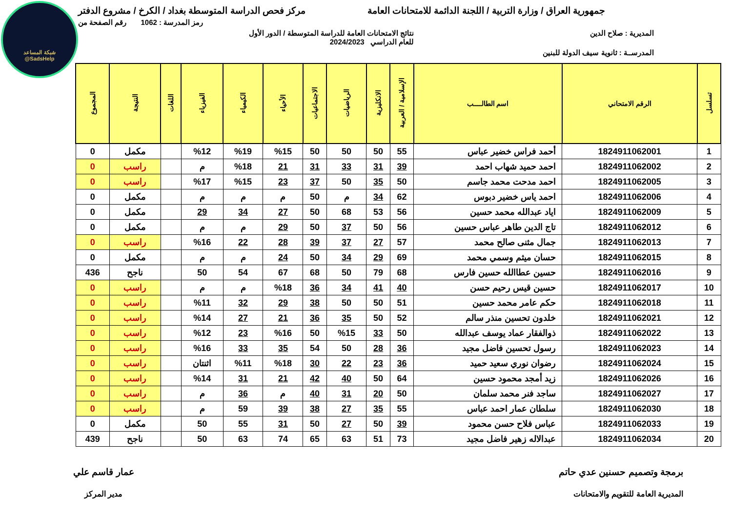شبكة المساعد
@SadsHelp
جمهورية العراق / وزارة التربية / اللجنة الدائمة للامتحانات العامة
مركز فحص الدراسة المتوسطة بغداد / الكرخ / مشروع الدفتر
رمز المدرسة : 1062 رقم الصفحة من
المديرية : صلاح الدين نتائج الامتحانات العامة للدراسة المتوسطة / الدور الأول
للعام الدراسي 2024/2023
المدرســة : ثانوية سيف الدولة للبنين
| تسلسل | الرقم الامتحاني | اسم الطالــــب | الإسلامية / العربية | الانكليزية | الرياضيات | الاجتماعيات | الأحياء | الكيمياء | الفيزياء | اللغات | النتيجة | المجموع |
| --- | --- | --- | --- | --- | --- | --- | --- | --- | --- | --- | --- | --- |
| 1 | 1824911062001 | أحمد فراس خضير عباس | 55 | 50 | 50 | 50 | %15 | %19 | %12 | | مكمل | 0 |
| 2 | 1824911062002 | احمد حميد شهاب احمد | 39 | 31 | 33 | 31 | 21 | %18 | م | | راسب | 0 |
| 3 | 1824911062005 | احمد مدحت محمد جاسم | 50 | 35 | 50 | 37 | 23 | %15 | %17 | | راسب | 0 |
| 4 | 1824911062006 | احمد ياس خضير دبوس | 62 | 34 | م | 50 | م | م | م | | مكمل | 0 |
| 5 | 1824911062009 | اياد عبدالله محمد حسين | 56 | 53 | 68 | 50 | 27 | 34 | 29 | | مكمل | 0 |
| 6 | 1824911062012 | تاج الدين طاهر عباس حسين | 56 | 50 | 37 | 50 | 29 | م | م | | مكمل | 0 |
| 7 | 1824911062013 | جمال مثنى صالح محمد | 57 | 27 | 37 | 39 | 28 | 22 | %16 | | راسب | 0 |
| 8 | 1824911062015 | حسان ميثم وسمي محمد | 69 | 29 | 34 | 50 | 24 | م | م | | مكمل | 0 |
| 9 | 1824911062016 | حسين عطاالله حسين فارس | 68 | 79 | 50 | 68 | 67 | 54 | 50 | | ناجح | 436 |
| 10 | 1824911062017 | حسين قيس رحيم حسن | 40 | 41 | 34 | 36 | %18 | م | م | | راسب | 0 |
| 11 | 1824911062018 | حكم عامر محمد حسين | 51 | 50 | 50 | 38 | 29 | 32 | %11 | | راسب | 0 |
| 12 | 1824911062021 | خلدون تحسين منذر سالم | 52 | 50 | 35 | 36 | 21 | 27 | %14 | | راسب | 0 |
| 13 | 1824911062022 | ذوالفقار عماد يوسف عبدالله | 50 | 33 | %15 | 50 | %16 | 23 | %12 | | راسب | 0 |
| 14 | 1824911062023 | رسول تحسين فاضل مجيد | 36 | 28 | 50 | 54 | 35 | 33 | %16 | | راسب | 0 |
| 15 | 1824911062024 | رضوان نوري سعيد حميد | 36 | 23 | 22 | 30 | %18 | %11 | اثنتان | | راسب | 0 |
| 16 | 1824911062026 | زيد أمجد محمود حسين | 64 | 50 | 40 | 42 | 21 | 31 | %14 | | راسب | 0 |
| 17 | 1824911062027 | ساجد فنر محمد سلمان | 50 | 20 | 31 | 40 | م | 36 | م | | راسب | 0 |
| 18 | 1824911062030 | سلطان عمار احمد عباس | 55 | 35 | 27 | 38 | 39 | 59 | م | | راسب | 0 |
| 19 | 1824911062033 | عباس فلاح حسن محمود | 39 | 50 | 27 | 50 | 31 | 55 | 50 | | مكمل | 0 |
| 20 | 1824911062034 | عبدالاله زهير فاضل مجيد | 73 | 51 | 63 | 65 | 74 | 63 | 50 | | ناجح | 439 |
برمجة وتصميم حسنين عدي حاتم
المديرية العامة للتقويم والامتحانات
عمار قاسم علي
مدير المركز